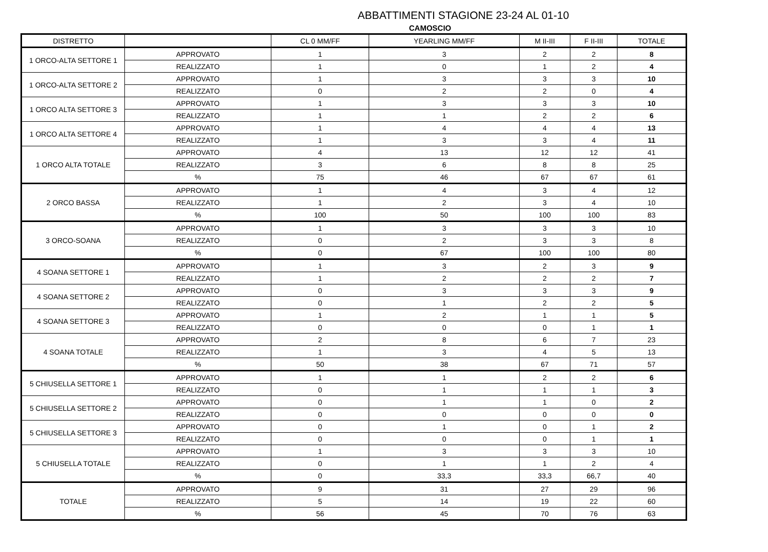ABBATTIMENTI STAGIONE 23-24 AL 01-10
CAMOSCIO
| DISTRETTO | | CL 0 MM/FF | YEARLING MM/FF | M II-III | F II-III | TOTALE |
| --- | --- | --- | --- | --- | --- | --- |
| 1 ORCO-ALTA SETTORE 1 | APPROVATO | 1 | 3 | 2 | 2 | 8 |
| | REALIZZATO | 1 | 0 | 1 | 2 | 4 |
| 1 ORCO-ALTA SETTORE 2 | APPROVATO | 1 | 3 | 3 | 3 | 10 |
| | REALIZZATO | 0 | 2 | 2 | 0 | 4 |
| 1 ORCO ALTA SETTORE 3 | APPROVATO | 1 | 3 | 3 | 3 | 10 |
| | REALIZZATO | 1 | 1 | 2 | 2 | 6 |
| 1 ORCO ALTA SETTORE 4 | APPROVATO | 1 | 4 | 4 | 4 | 13 |
| | REALIZZATO | 1 | 3 | 3 | 4 | 11 |
| 1 ORCO ALTA TOTALE | APPROVATO | 4 | 13 | 12 | 12 | 41 |
| | REALIZZATO | 3 | 6 | 8 | 8 | 25 |
| | % | 75 | 46 | 67 | 67 | 61 |
| 2 ORCO BASSA | APPROVATO | 1 | 4 | 3 | 4 | 12 |
| | REALIZZATO | 1 | 2 | 3 | 4 | 10 |
| | % | 100 | 50 | 100 | 100 | 83 |
| 3 ORCO-SOANA | APPROVATO | 1 | 3 | 3 | 3 | 10 |
| | REALIZZATO | 0 | 2 | 3 | 3 | 8 |
| | % | 0 | 67 | 100 | 100 | 80 |
| 4 SOANA SETTORE 1 | APPROVATO | 1 | 3 | 2 | 3 | 9 |
| | REALIZZATO | 1 | 2 | 2 | 2 | 7 |
| 4 SOANA SETTORE 2 | APPROVATO | 0 | 3 | 3 | 3 | 9 |
| | REALIZZATO | 0 | 1 | 2 | 2 | 5 |
| 4 SOANA SETTORE 3 | APPROVATO | 1 | 2 | 1 | 1 | 5 |
| | REALIZZATO | 0 | 0 | 0 | 1 | 1 |
| 4 SOANA TOTALE | APPROVATO | 2 | 8 | 6 | 7 | 23 |
| | REALIZZATO | 1 | 3 | 4 | 5 | 13 |
| | % | 50 | 38 | 67 | 71 | 57 |
| 5 CHIUSELLA SETTORE 1 | APPROVATO | 1 | 1 | 2 | 2 | 6 |
| | REALIZZATO | 0 | 1 | 1 | 1 | 3 |
| 5 CHIUSELLA SETTORE 2 | APPROVATO | 0 | 1 | 1 | 0 | 2 |
| | REALIZZATO | 0 | 0 | 0 | 0 | 0 |
| 5 CHIUSELLA SETTORE 3 | APPROVATO | 0 | 1 | 0 | 1 | 2 |
| | REALIZZATO | 0 | 0 | 0 | 1 | 1 |
| 5 CHIUSELLA TOTALE | APPROVATO | 1 | 3 | 3 | 3 | 10 |
| | REALIZZATO | 0 | 1 | 1 | 2 | 4 |
| | % | 0 | 33,3 | 33,3 | 66,7 | 40 |
| TOTALE | APPROVATO | 9 | 31 | 27 | 29 | 96 |
| | REALIZZATO | 5 | 14 | 19 | 22 | 60 |
| | % | 56 | 45 | 70 | 76 | 63 |